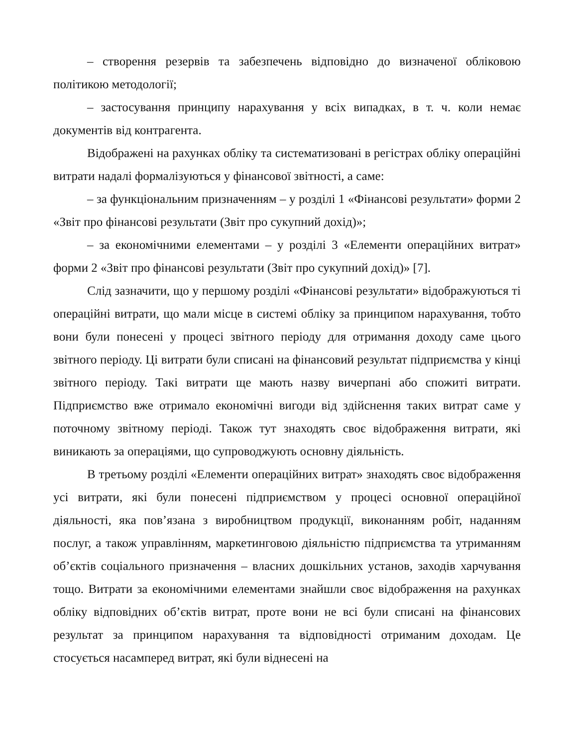– створення резервів та забезпечень відповідно до визначеної обліковою політикою методології;
– застосування принципу нарахування у всіх випадках, в т. ч. коли немає документів від контрагента.
Відображені на рахунках обліку та систематизовані в регістрах обліку операційні витрати надалі формалізуються у фінансової звітності, а саме:
– за функціональним призначенням – у розділі 1 «Фінансові результати» форми 2 «Звіт про фінансові результати (Звіт про сукупний дохід)»;
– за економічними елементами – у розділі 3 «Елементи операційних витрат» форми 2 «Звіт про фінансові результати (Звіт про сукупний дохід)» [7].
Слід зазначити, що у першому розділі «Фінансові результати» відображуються ті операційні витрати, що мали місце в системі обліку за принципом нарахування, тобто вони були понесені у процесі звітного періоду для отримання доходу саме цього звітного періоду. Ці витрати були списані на фінансовий результат підприємства у кінці звітного періоду. Такі витрати ще мають назву вичерпані або спожиті витрати. Підприємство вже отримало економічні вигоди від здійснення таких витрат саме у поточному звітному періоді. Також тут знаходять своє відображення витрати, які виникають за операціями, що супроводжують основну діяльність.
В третьому розділі «Елементи операційних витрат» знаходять своє відображення усі витрати, які були понесені підприємством у процесі основної операційної діяльності, яка пов’язана з виробництвом продукції, виконанням робіт, наданням послуг, а також управлінням, маркетинговою діяльністю підприємства та утриманням об’єктів соціального призначення – власних дошкільних установ, заходів харчування тощо. Витрати за економічними елементами знайшли своє відображення на рахунках обліку відповідних об’єктів витрат, проте вони не всі були списані на фінансових результат за принципом нарахування та відповідності отриманим доходам. Це стосується насамперед витрат, які були віднесені на